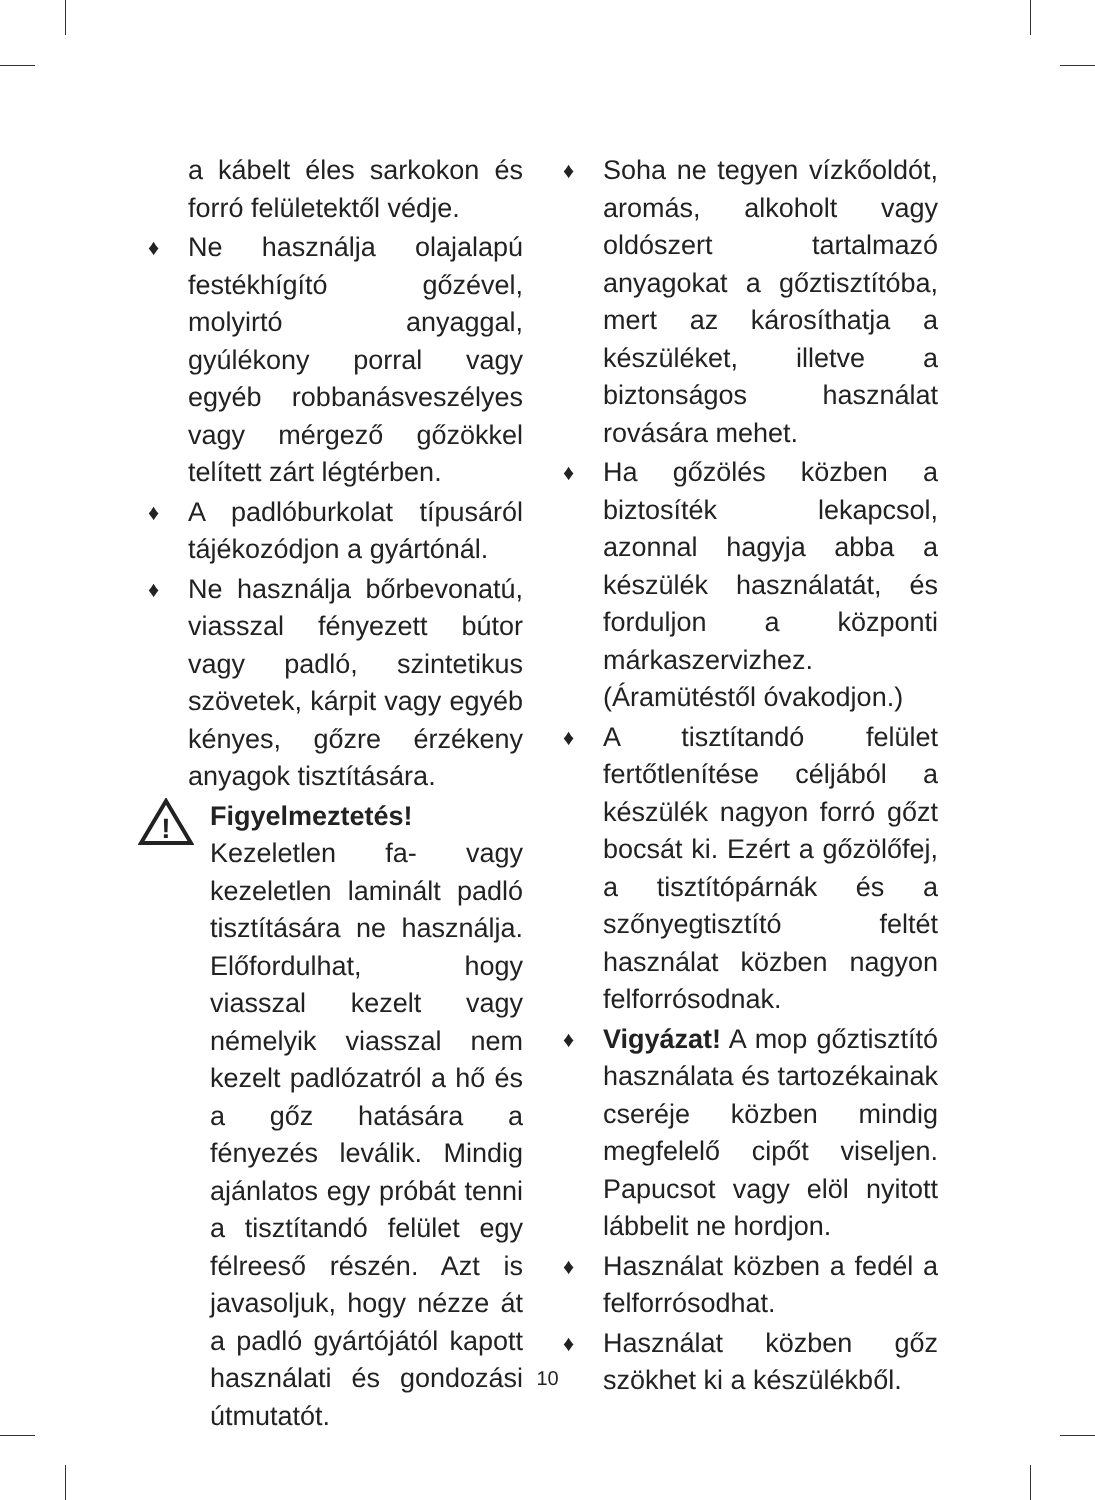a kábelt éles sarkokon és forró felületektől védje.
♦ Ne használja olajalapú festékhígító gőzével, molyirtó anyaggal, gyúlékony porral vagy egyéb robbanásveszélyes vagy mérgező gőzökkel telített zárt légtérben.
♦ A padlóburkolat típusáról tájékozódjon a gyártónál.
♦ Ne használja bőrbevonatú, viasszal fényezett bútor vagy padló, szintetikus szövetek, kárpit vagy egyéb kényes, gőzre érzékeny anyagok tisztítására.
!
Figyelmeztetés! Kezeletlen fa- vagy kezeletlen laminált padló tisztítására ne használja. Előfordulhat, hogy viasszal kezelt vagy némelyik viasszal nem kezelt padlózatról a hő és a gőz hatására a fényezés leválik. Mindig ajánlatos egy próbát tenni a tisztítandó felület egy félreeső részén. Azt is javasoljuk, hogy nézze át a padló gyártójától kapott használati és gondozási útmutatót.
♦ Soha ne tegyen vízkőoldót, aromás, alkoholt vagy oldószert tartalmazó anyagokat a gőztisztítóba, mert az károsíthatja a készüléket, illetve a biztonságos használat rovására mehet.
♦ Ha gőzölés közben a biztosíték lekapcsol, azonnal hagyja abba a készülék használatát, és forduljon a központi márkaszervizhez. (Áramütéstől óvakodjon.)
♦ A tisztítandó felület fertőtlenítése céljából a készülék nagyon forró gőzt bocsát ki. Ezért a gőzölőfej, a tisztítópárnák és a szőnyegtisztító feltét használat közben nagyon felforrósodnak.
♦ Vigyázat! A mop gőztisztító használata és tartozékainak cseréje közben mindig megfelelő cipőt viseljen. Papucsot vagy elöl nyitott lábbelit ne hordjon.
♦ Használat közben a fedél a felforrósodhat.
♦ Használat közben gőz szökhet ki a készülékből.
10